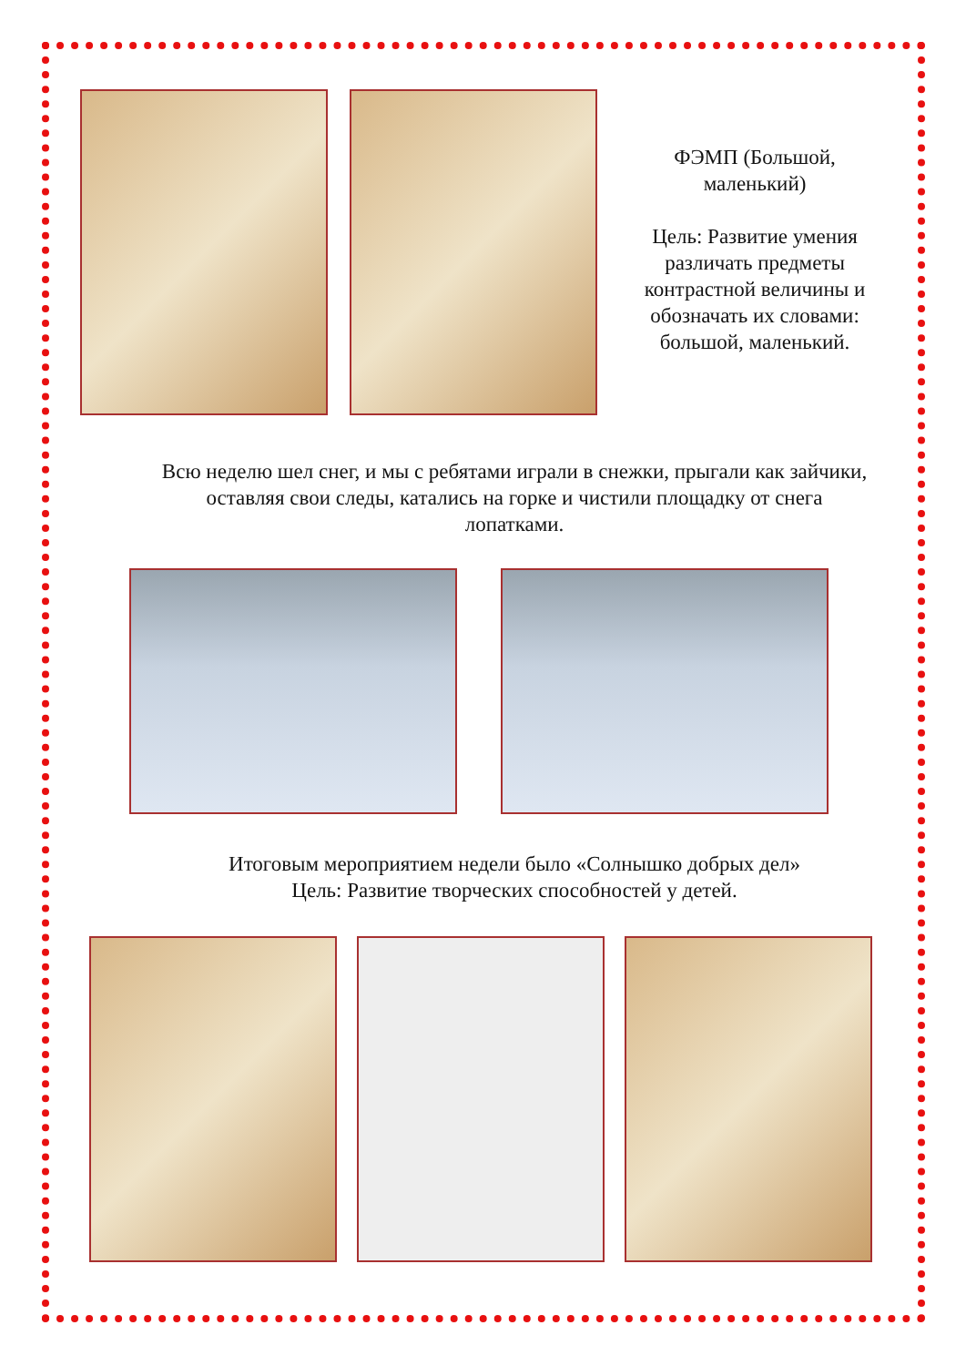ФЭМП (Большой, маленький)
Цель: Развитие умения различать предметы контрастной величины и обозначать их словами: большой, маленький.
Всю неделю шел снег, и мы с ребятами играли в снежки, прыгали как зайчики, оставляя свои следы, катались на горке и чистили площадку от снега лопатками.
Итоговым мероприятием недели было «Солнышко добрых дел»
Цель: Развитие творческих способностей у детей.